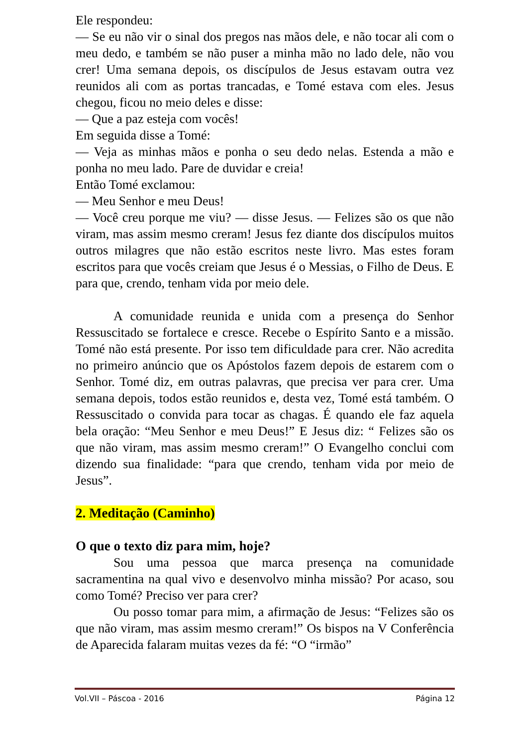Ele respondeu:
— Se eu não vir o sinal dos pregos nas mãos dele, e não tocar ali com o meu dedo, e também se não puser a minha mão no lado dele, não vou crer! Uma semana depois, os discípulos de Jesus estavam outra vez reunidos ali com as portas trancadas, e Tomé estava com eles. Jesus chegou, ficou no meio deles e disse:
— Que a paz esteja com vocês!
Em seguida disse a Tomé:
— Veja as minhas mãos e ponha o seu dedo nelas. Estenda a mão e ponha no meu lado. Pare de duvidar e creia!
Então Tomé exclamou:
— Meu Senhor e meu Deus!
— Você creu porque me viu? — disse Jesus. — Felizes são os que não viram, mas assim mesmo creram! Jesus fez diante dos discípulos muitos outros milagres que não estão escritos neste livro. Mas estes foram escritos para que vocês creiam que Jesus é o Messias, o Filho de Deus. E para que, crendo, tenham vida por meio dele.
A comunidade reunida e unida com a presença do Senhor Ressuscitado se fortalece e cresce. Recebe o Espírito Santo e a missão. Tomé não está presente. Por isso tem dificuldade para crer. Não acredita no primeiro anúncio que os Apóstolos fazem depois de estarem com o Senhor. Tomé diz, em outras palavras, que precisa ver para crer. Uma semana depois, todos estão reunidos e, desta vez, Tomé está também. O Ressuscitado o convida para tocar as chagas. É quando ele faz aquela bela oração: “Meu Senhor e meu Deus!” E Jesus diz: “ Felizes são os que não viram, mas assim mesmo creram!” O Evangelho conclui com dizendo sua finalidade: “para que crendo, tenham vida por meio de Jesus”.
2. Meditação (Caminho)
O que o texto diz para mim, hoje?
Sou uma pessoa que marca presença na comunidade sacramentina na qual vivo e desenvolvo minha missão? Por acaso, sou como Tomé? Preciso ver para crer?
Ou posso tomar para mim, a afirmação de Jesus: “Felizes são os que não viram, mas assim mesmo creram!” Os bispos na V Conferência de Aparecida falaram muitas vezes da fé: “O “irmão”
Vol.VII – Páscoa - 2016 Página 12